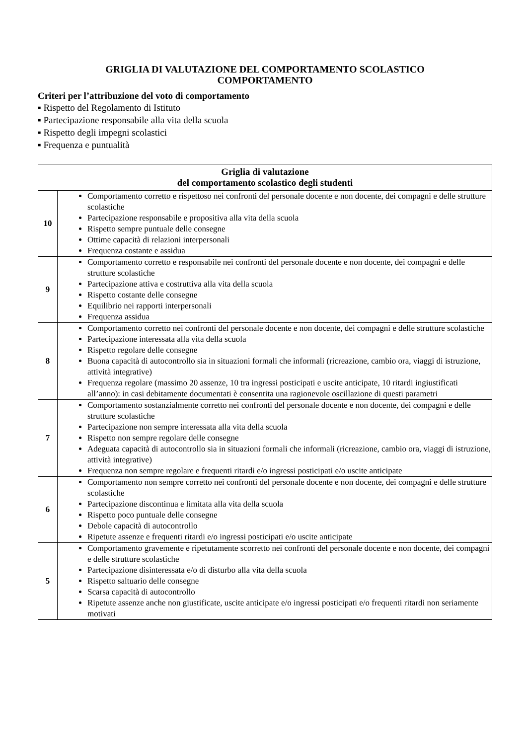GRIGLIA DI VALUTAZIONE DEL COMPORTAMENTO SCOLASTICO
COMPORTAMENTO
Criteri per l’attribuzione del voto di comportamento
▪ Rispetto del Regolamento di Istituto
▪ Partecipazione responsabile alla vita della scuola
▪ Rispetto degli impegni scolastici
▪ Frequenza e puntualità
| Griglia di valutazione del comportamento scolastico degli studenti | |
| --- | --- |
| 10 | Comportamento corretto e rispettoso nei confronti del personale docente e non docente, dei compagni e delle strutture scolastiche Partecipazione responsabile e propositiva alla vita della scuola Rispetto sempre puntuale delle consegne Ottime capacità di relazioni interpersonali Frequenza costante e assidua |
| 9 | Comportamento corretto e responsabile nei confronti del personale docente e non docente, dei compagni e delle strutture scolastiche Partecipazione attiva e costruttiva alla vita della scuola Rispetto costante delle consegne Equilibrio nei rapporti interpersonali Frequenza assidua |
| 8 | Comportamento corretto nei confronti del personale docente e non docente, dei compagni e delle strutture scolastiche Partecipazione interessata alla vita della scuola Rispetto regolare delle consegne Buona capacità di autocontrollo sia in situazioni formali che informali (ricreazione, cambio ora, viaggi di istruzione, attività integrative) Frequenza regolare (massimo 20 assenze, 10 tra ingressi posticipati e uscite anticipate, 10 ritardi ingiustificati all’anno): in casi debitamente documentati è consentita una ragionevole oscillazione di questi parametri |
| 7 | Comportamento sostanzialmente corretto nei confronti del personale docente e non docente, dei compagni e delle strutture scolastiche Partecipazione non sempre interessata alla vita della scuola Rispetto non sempre regolare delle consegne Adeguata capacità di autocontrollo sia in situazioni formali che informali (ricreazione, cambio ora, viaggi di istruzione, attività integrative) Frequenza non sempre regolare e frequenti ritardi e/o ingressi posticipati e/o uscite anticipate |
| 6 | Comportamento non sempre corretto nei confronti del personale docente e non docente, dei compagni e delle strutture scolastiche Partecipazione discontinua e limitata alla vita della scuola Rispetto poco puntuale delle consegne Debole capacità di autocontrollo Ripetute assenze e frequenti ritardi e/o ingressi posticipati e/o uscite anticipate |
| 5 | Comportamento gravemente e ripetutamente scorretto nei confronti del personale docente e non docente, dei compagni e delle strutture scolastiche Partecipazione disinteressata e/o di disturbo alla vita della scuola Rispetto saltuario delle consegne Scarsa capacità di autocontrollo Ripetute assenze anche non giustificate, uscite anticipate e/o ingressi posticipati e/o frequenti ritardi non seriamente motivati |